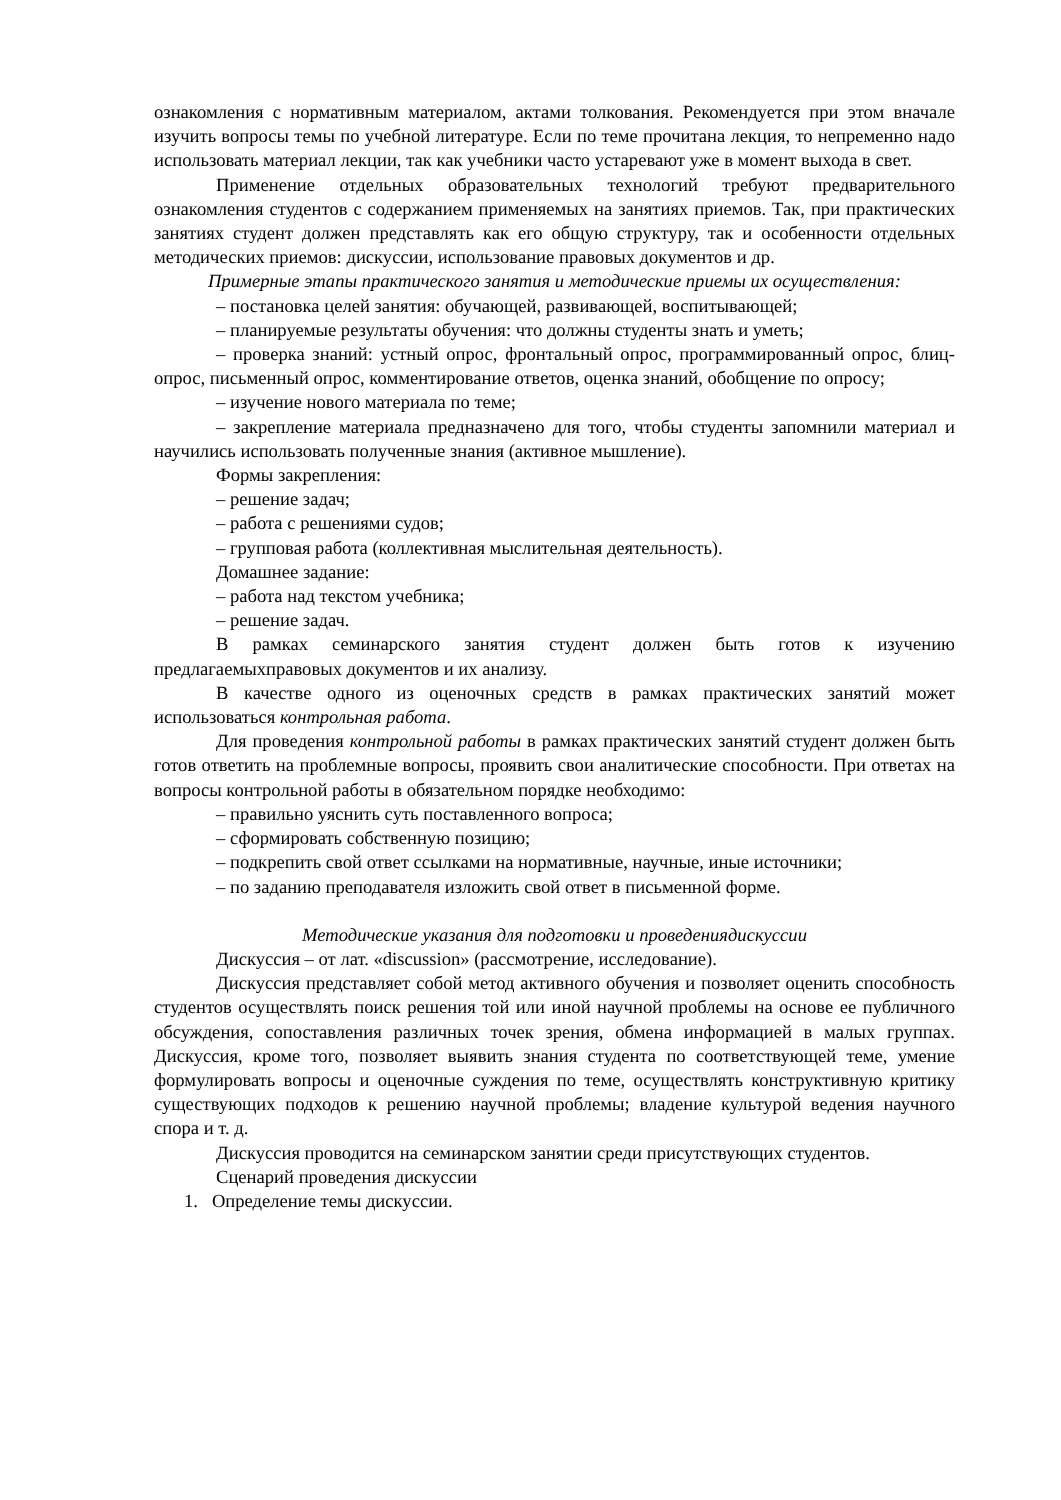ознакомления с нормативным материалом, актами толкования. Рекомендуется при этом вначале изучить вопросы темы по учебной литературе. Если по теме прочитана лекция, то непременно надо использовать материал лекции, так как учебники часто устаревают уже в момент выхода в свет.
Применение отдельных образовательных технологий требуют предварительного ознакомления студентов с содержанием применяемых на занятиях приемов. Так, при практических занятиях студент должен представлять как его общую структуру, так и особенности отдельных методических приемов: дискуссии, использование правовых документов и др.
Примерные этапы практического занятия и методические приемы их осуществления:
– постановка целей занятия: обучающей, развивающей, воспитывающей;
– планируемые результаты обучения: что должны студенты знать и уметь;
– проверка знаний: устный опрос, фронтальный опрос, программированный опрос, блиц-опрос, письменный опрос, комментирование ответов, оценка знаний, обобщение по опросу;
– изучение нового материала по теме;
– закрепление материала предназначено для того, чтобы студенты запомнили материал и научились использовать полученные знания (активное мышление).
Формы закрепления:
– решение задач;
– работа с решениями судов;
– групповая работа (коллективная мыслительная деятельность).
Домашнее задание:
– работа над текстом учебника;
– решение задач.
В рамках семинарского занятия студент должен быть готов к изучению предлагаемыхправовых документов и их анализу.
В качестве одного из оценочных средств в рамках практических занятий может использоваться контрольная работа.
Для проведения контрольной работы в рамках практических занятий студент должен быть готов ответить на проблемные вопросы, проявить свои аналитические способности. При ответах на вопросы контрольной работы в обязательном порядке необходимо:
– правильно уяснить суть поставленного вопроса;
– сформировать собственную позицию;
– подкрепить свой ответ ссылками на нормативные, научные, иные источники;
– по заданию преподавателя изложить свой ответ в письменной форме.
Методические указания для подготовки и проведениядискуссии
Дискуссия – от лат. «discussion» (рассмотрение, исследование).
Дискуссия представляет собой метод активного обучения и позволяет оценить способность студентов осуществлять поиск решения той или иной научной проблемы на основе ее публичного обсуждения, сопоставления различных точек зрения, обмена информацией в малых группах. Дискуссия, кроме того, позволяет выявить знания студента по соответствующей теме, умение формулировать вопросы и оценочные суждения по теме, осуществлять конструктивную критику существующих подходов к решению научной проблемы; владение культурой ведения научного спора и т. д.
Дискуссия проводится на семинарском занятии среди присутствующих студентов.
Сценарий проведения дискуссии
1. Определение темы дискуссии.